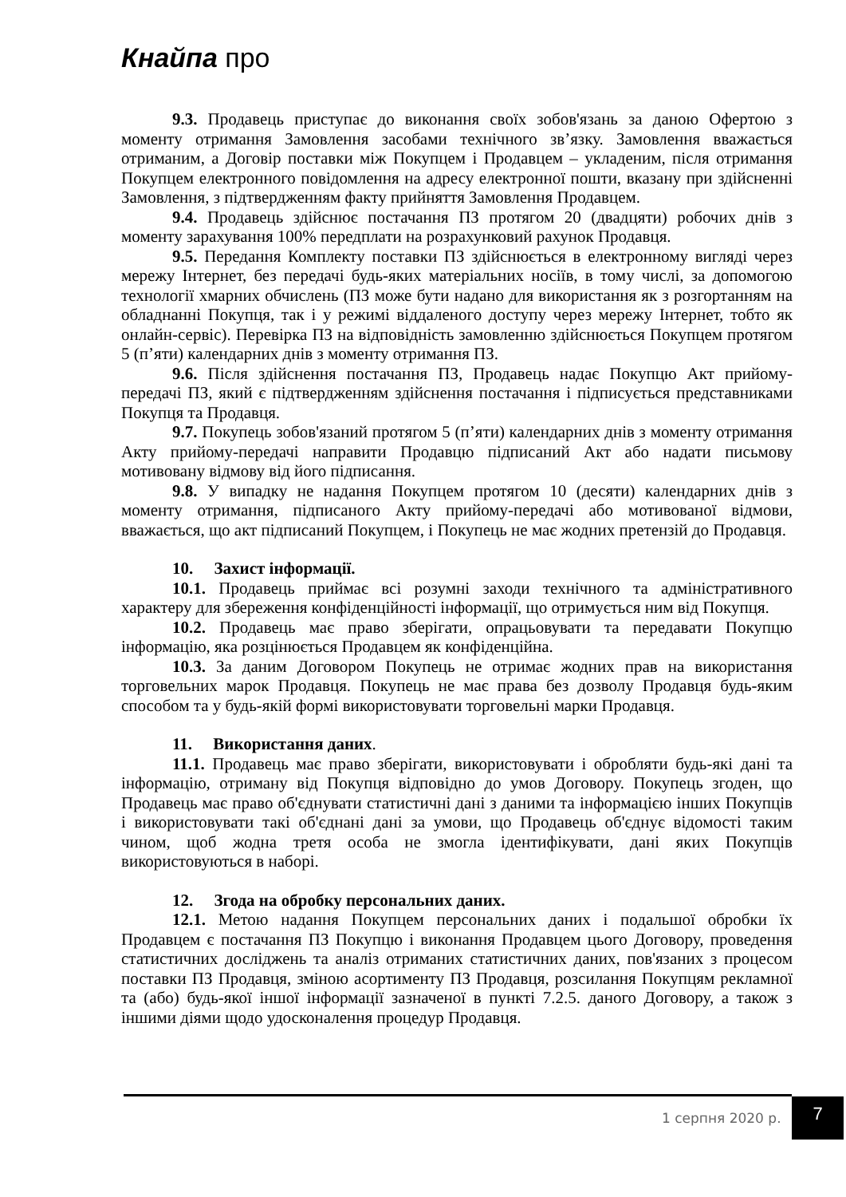Кнайпа про
9.3. Продавець приступає до виконання своїх зобов'язань за даною Офертою з моменту отримання Замовлення засобами технічного зв’язку. Замовлення вважається отриманим, а Договір поставки між Покупцем і Продавцем – укладеним, після отримання Покупцем електронного повідомлення на адресу електронної пошти, вказану при здійсненні Замовлення, з підтвердженням факту прийняття Замовлення Продавцем.
9.4. Продавець здійснює постачання ПЗ протягом 20 (двадцяти) робочих днів з моменту зарахування 100% передплати на розрахунковий рахунок Продавця.
9.5. Передання Комплекту поставки ПЗ здійснюється в електронному вигляді через мережу Інтернет, без передачі будь-яких матеріальних носіїв, в тому числі, за допомогою технології хмарних обчислень (ПЗ може бути надано для використання як з розгортанням на обладнанні Покупця, так і у режимі віддаленого доступу через мережу Інтернет, тобто як онлайн-сервіс). Перевірка ПЗ на відповідність замовленню здійснюється Покупцем протягом 5 (п’яти) календарних днів з моменту отримання ПЗ.
9.6. Після здійснення постачання ПЗ, Продавець надає Покупцю Акт прийому-передачі ПЗ, який є підтвердженням здійснення постачання і підписується представниками Покупця та Продавця.
9.7. Покупець зобов'язаний протягом 5 (п’яти) календарних днів з моменту отримання Акту прийому-передачі направити Продавцю підписаний Акт або надати письмову мотивовану відмову від його підписання.
9.8. У випадку не надання Покупцем протягом 10 (десяти) календарних днів з моменту отримання, підписаного Акту прийому-передачі або мотивованої відмови, вважається, що акт підписаний Покупцем, і Покупець не має жодних претензій до Продавця.
10. Захист інформації.
10.1. Продавець приймає всі розумні заходи технічного та адміністративного характеру для збереження конфіденційності інформації, що отримується ним від Покупця.
10.2. Продавець має право зберігати, опрацьовувати та передавати Покупцю інформацію, яка розцінюється Продавцем як конфіденційна.
10.3. За даним Договором Покупець не отримає жодних прав на використання торговельних марок Продавця. Покупець не має права без дозволу Продавця будь-яким способом та у будь-якій формі використовувати торговельні марки Продавця.
11. Використання даних.
11.1. Продавець має право зберігати, використовувати і обробляти будь-які дані та інформацію, отриману від Покупця відповідно до умов Договору. Покупець згоден, що Продавець має право об'єднувати статистичні дані з даними та інформацією інших Покупців і використовувати такі об'єднані дані за умови, що Продавець об'єднує відомості таким чином, щоб жодна третя особа не змогла ідентифікувати, дані яких Покупців використовуються в наборі.
12. Згода на обробку персональних даних.
12.1. Метою надання Покупцем персональних даних і подальшої обробки їх Продавцем є постачання ПЗ Покупцю і виконання Продавцем цього Договору, проведення статистичних досліджень та аналіз отриманих статистичних даних, пов'язаних з процесом поставки ПЗ Продавця, зміною асортименту ПЗ Продавця, розсилання Покупцям рекламної та (або) будь-якої іншої інформації зазначеної в пункті 7.2.5. даного Договору, а також з іншими діями щодо удосконалення процедур Продавця.
1 серпня 2020 р. 7